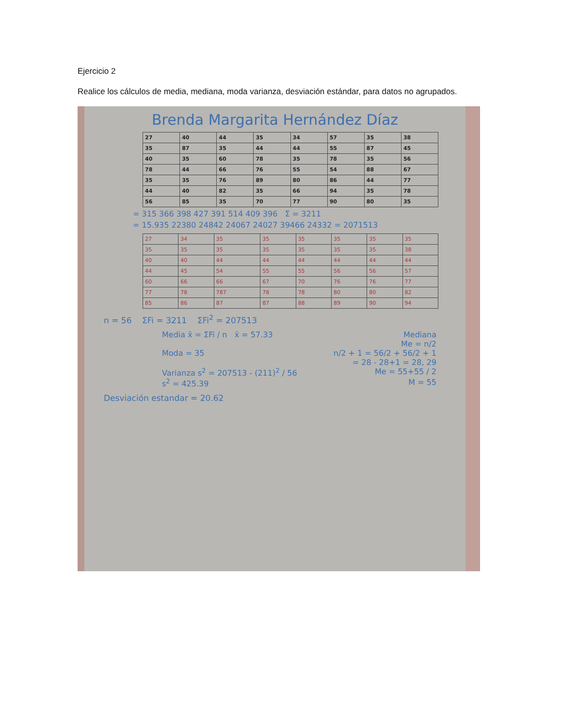Ejercicio 2
Realice los cálculos de media, mediana, moda varianza, desviación estándar, para datos no agrupados.
Brenda Margarita Hernández Díaz
| 27 | 40 | 44 | 35 | 34 | 57 | 35 | 38 |
| 35 | 87 | 35 | 44 | 44 | 55 | 87 | 45 |
| 40 | 35 | 60 | 78 | 35 | 78 | 35 | 56 |
| 78 | 44 | 66 | 76 | 55 | 54 | 88 | 67 |
| 35 | 35 | 76 | 89 | 80 | 86 | 44 | 77 |
| 44 | 40 | 82 | 35 | 66 | 94 | 35 | 78 |
| 56 | 85 | 35 | 70 | 77 | 90 | 80 | 35 |
= 315 366 398 427 391 514 409 396 Σ = 3211
= 15.935 22380 24842 24067 24027 39466 24332 = 2071513
| 27 | 34 | 35 | 35 | 35 | 35 | 35 | 35 |
| 35 | 35 | 35 | 35 | 35 | 35 | 35 | 38 |
| 40 | 40 | 44 | 44 | 44 | 44 | 44 | 44 |
| 44 | 45 | 54 | 55 | 55 | 56 | 56 | 57 |
| 60 | 66 | 66 | 67 | 70 | 76 | 76 | 77 |
| 77 | 78 | 787 | 78 | 78 | 80 | 80 | 82 |
| 85 | 86 | 87 | 87 | 88 | 89 | 90 | 94 |
n = 56 ΣFi = 3211 ΣFi<sup>2</sup> = 207513
Media x̄ = ΣFi / n x̄ = 57.33 Mediana
Me = n/2
Moda = 35 n/2 + 1 = 56/2 + 56/2 + 1
= 28 - 28+1 = 28, 29
Varianza s<sup>2</sup> = 207513 - (211)<sup>2</sup> / 56 Me = 55+55 / 2
s<sup>2</sup> = 425.39 M = 55
Desviación estandar = 20.62